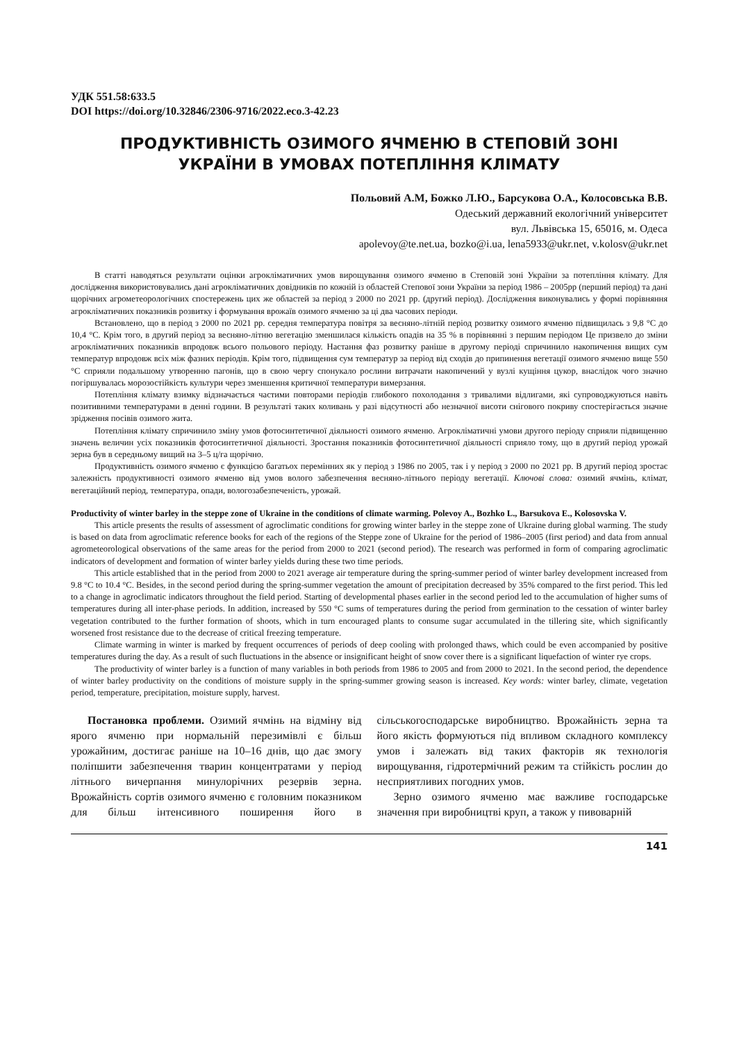УДК 551.58:633.5
DOI https://doi.org/10.32846/2306-9716/2022.eco.3-42.23
ПРОДУКТИВНІСТЬ ОЗИМОГО ЯЧМЕНЮ В СТЕПОВІЙ ЗОНІ
УКРАЇНИ В УМОВАХ ПОТЕПЛІННЯ КЛІМАТУ
Польовий А.М, Божко Л.Ю., Барсукова О.А., Колосовська В.В.
Одеський державний екологічний університет
вул. Львівська 15, 65016, м. Одеса
apolevoy@te.net.ua, bozko@i.ua, lena5933@ukr.net, v.kolosv@ukr.net
В статті наводяться результати оцінки агрокліматичних умов вирощування озимого ячменю в Степовій зоні України за потепління клімату. Для дослідження використовувались дані агрокліматичних довідників по кожній із областей Степової зони України за період 1986 – 2005рр (перший період) та дані щорічних агрометеорологічних спостережень цих же областей за період з 2000 по 2021 рр. (другий період). Дослідження виконувались у формі порівняння агрокліматичних показників розвитку і формування врожаїв озимого ячменю за ці два часових періоди.
Встановлено, що в період з 2000 по 2021 рр. середня температура повітря за весняно-літній період розвитку озимого ячменю підвищилась з 9,8 °С до 10,4 °С. Крім того, в другий період за весняно-літню вегетацію зменшилася кількість опадів на 35 % в порівнянні з першим періодом Це призвело до зміни агрокліматичних показників впродовж всього польового періоду. Настання фаз розвитку раніше в другому періоді спричинило накопичення вищих сум температур впродовж всіх між фазних періодів. Крім того, підвищення сум температур за період від сходів до припинення вегетації озимого ячменю вище 550 °С сприяли подальшому утворенню пагонів, що в свою чергу спонукало рослини витрачати накопичений у вузлі кущіння цукор, внаслідок чого значно погіршувалась морозостійкість культури через зменшення критичної температури вимерзання.
Потепління клімату взимку відзначається частими повторами періодів глибокого похолодання з тривалими відлигами, які супроводжуються навіть позитивними температурами в денні години. В результаті таких коливань у разі відсутності або незначної висоти снігового покриву спостерігається значне зрідження посівів озимого жита.
Потепління клімату спричинило зміну умов фотосинтетичної діяльності озимого ячменю. Агрокліматичні умови другого періоду сприяли підвищенню значень величин усіх показників фотосинтетичної діяльності. Зростання показників фотосинтетичної діяльності сприяло тому, що в другий період урожай зерна був в середньому вищий на 3–5 ц/га щорічно.
Продуктивність озимого ячменю є функцією багатьох перемінних як у період з 1986 по 2005, так і у період з 2000 по 2021 рр. В другий період зростає залежність продуктивності озимого ячменю від умов волого забезпечення весняно-літнього періоду вегетації. Ключові слова: озимий ячмінь, клімат, вегетаційний період, температура, опади, вологозабезпеченість, урожай.
Productivity of winter barley in the steppe zone of Ukraine in the conditions of climate warming. Polevoy A., Bozhko L., Barsukova E., Kolosovska V.
This article presents the results of assessment of agroclimatic conditions for growing winter barley in the steppe zone of Ukraine during global warming. The study is based on data from agroclimatic reference books for each of the regions of the Steppe zone of Ukraine for the period of 1986–2005 (first period) and data from annual agrometeorological observations of the same areas for the period from 2000 to 2021 (second period). The research was performed in form of comparing agroclimatic indicators of development and formation of winter barley yields during these two time periods.
This article established that in the period from 2000 to 2021 average air temperature during the spring-summer period of winter barley development increased from 9.8 °C to 10.4 °C. Besides, in the second period during the spring-summer vegetation the amount of precipitation decreased by 35% compared to the first period. This led to a change in agroclimatic indicators throughout the field period. Starting of developmental phases earlier in the second period led to the accumulation of higher sums of temperatures during all inter-phase periods. In addition, increased by 550 °C sums of temperatures during the period from germination to the cessation of winter barley vegetation contributed to the further formation of shoots, which in turn encouraged plants to consume sugar accumulated in the tillering site, which significantly worsened frost resistance due to the decrease of critical freezing temperature.
Climate warming in winter is marked by frequent occurrences of periods of deep cooling with prolonged thaws, which could be even accompanied by positive temperatures during the day. As a result of such fluctuations in the absence or insignificant height of snow cover there is a significant liquefaction of winter rye crops.
The productivity of winter barley is a function of many variables in both periods from 1986 to 2005 and from 2000 to 2021. In the second period, the dependence of winter barley productivity on the conditions of moisture supply in the spring-summer growing season is increased. Key words: winter barley, climate, vegetation period, temperature, precipitation, moisture supply, harvest.
Постановка проблеми. Озимий ячмінь на відміну від ярого ячменю при нормальній перезимівлі є більш урожайним, достигає раніше на 10–16 днів, що дає змогу поліпшити забезпечення тварин концентратами у період літнього вичерпання минулорічних резервів зерна. Врожайність сортів озимого ячменю є головним показником для більш інтенсивного поширення його в сільськогосподарське виробництво. Врожайність зерна та його якість формуються під впливом складного комплексу умов і залежать від таких факторів як технологія вирощування, гідротермічний режим та стійкість рослин до несприятливих погодних умов.
Зерно озимого ячменю має важливе господарське значення при виробництві круп, а також у пивоварній
141